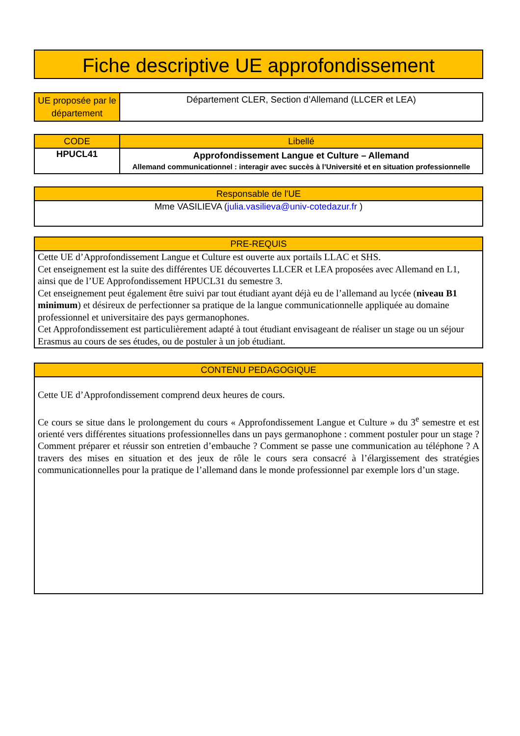Fiche descriptive UE approfondissement
| UE proposée par le département | Département CLER, Section d’Allemand (LLCER et LEA) |
| CODE | Libellé |
| --- | --- |
| HPUCL41 | Approfondissement Langue et Culture – Allemand Allemand communicationnel : interagir avec succès à l’Université et en situation professionnelle |
| Responsable de l'UE |
| --- |
| Mme VASILIEVA ( julia.vasilieva@univ-cotedazur.fr ) |
| PRE-REQUIS |
| --- |
| Cette UE d’Approfondissement Langue et Culture est ouverte aux portails LLAC et SHS. Cet enseignement est la suite des différentes UE découvertes LLCER et LEA proposées avec Allemand en L1, ainsi que de l’UE Approfondissement HPUCL31 du semestre 3. Cet enseignement peut également être suivi par tout étudiant ayant déjà eu de l’allemand au lycée ( niveau B1 minimum ) et désireux de perfectionner sa pratique de la langue communicationnelle appliquée au domaine professionnel et universitaire des pays germanophones. Cet Approfondissement est particulièrement adapté à tout étudiant envisageant de réaliser un stage ou un séjour Erasmus au cours de ses études, ou de postuler à un job étudiant. |
| CONTENU PEDAGOGIQUE |
| --- |
| Cette UE d’Approfondissement comprend deux heures de cours. Ce cours se situe dans le prolongement du cours « Approfondissement Langue et Culture » du 3<sup>e</sup> semestre et est orienté vers différentes situations professionnelles dans un pays germanophone : comment postuler pour un stage ? Comment préparer et réussir son entretien d’embauche ? Comment se passe une communication au téléphone ? A travers des mises en situation et des jeux de rôle le cours sera consacré à l’élargissement des stratégies communicationnelles pour la pratique de l’allemand dans le monde professionnel par exemple lors d’un stage. |